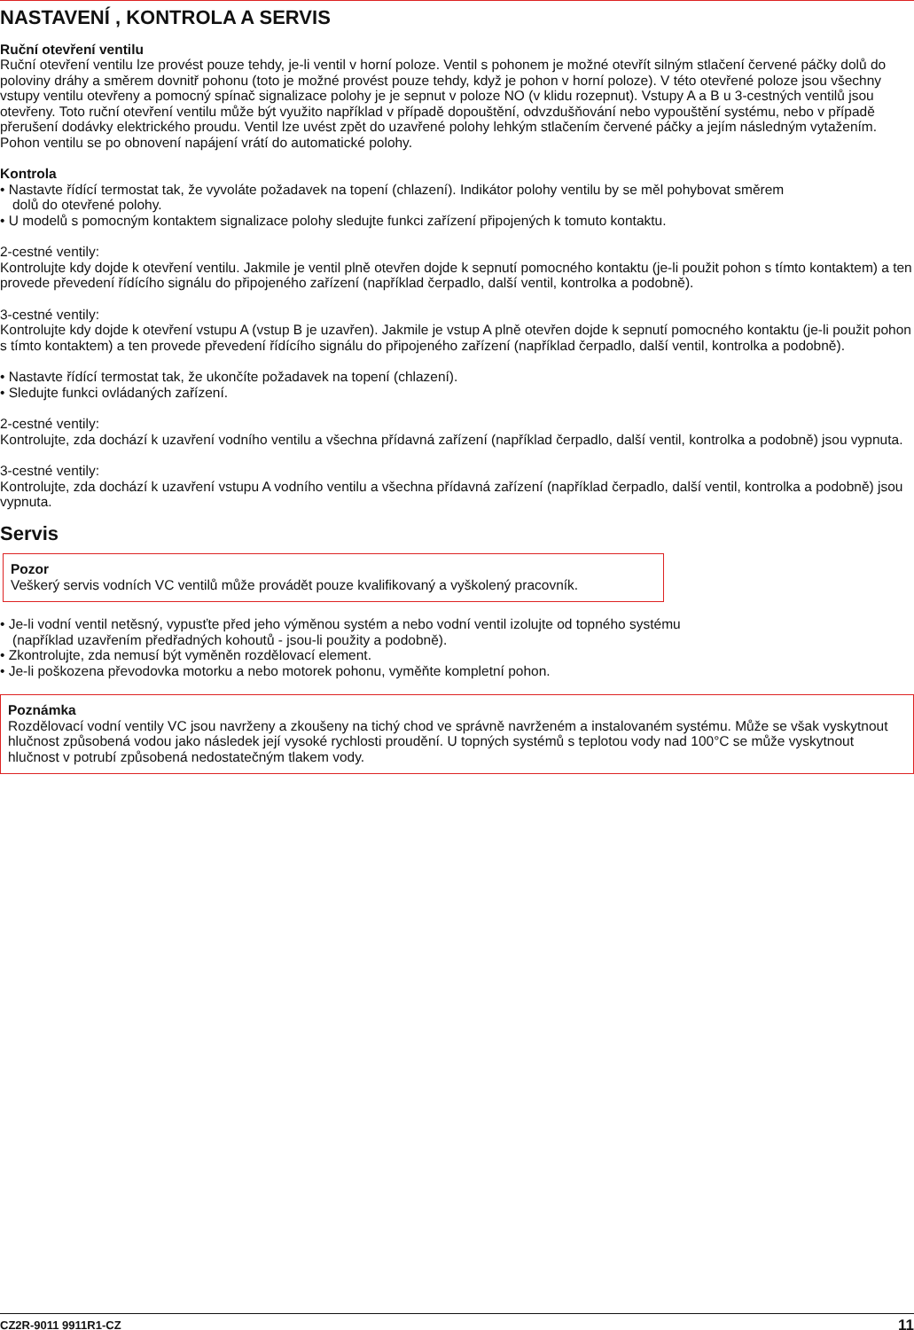NASTAVENÍ , KONTROLA A SERVIS
Ruční otevření ventilu
Ruční otevření ventilu lze provést pouze tehdy, je-li ventil v horní poloze. Ventil s pohonem je možné otevřít silným stlačení červené páčky dolů do poloviny dráhy a směrem dovnitř pohonu (toto je možné provést pouze tehdy, když je pohon v horní poloze). V této otevřené poloze jsou všechny vstupy ventilu otevřeny a pomocný spínač signalizace polohy je je sepnut v poloze NO (v klidu rozepnut). Vstupy A a B u 3-cestných ventilů jsou otevřeny. Toto ruční otevření ventilu může být využito například v případě dopouštění, odvzdušňování nebo vypouštění systému, nebo v případě přerušení dodávky elektrického proudu. Ventil lze uvést zpět do uzavřené polohy lehkým stlačením červené páčky a jejím následným vytažením. Pohon ventilu se po obnovení napájení vrátí do automatické polohy.
Kontrola
• Nastavte řídící termostat tak, že vyvoláte požadavek na topení (chlazení). Indikátor polohy ventilu by se měl pohybovat směrem
dolů do otevřené polohy.
• U modelů s pomocným kontaktem signalizace polohy sledujte funkci zařízení připojených k tomuto kontaktu.
2-cestné ventily:
Kontrolujte kdy dojde k otevření ventilu. Jakmile je ventil plně otevřen dojde k sepnutí pomocného kontaktu (je-li použit pohon s tímto kontaktem) a ten provede převedení řídícího signálu do připojeného zařízení (například čerpadlo, další ventil, kontrolka a podobně).
3-cestné ventily:
Kontrolujte kdy dojde k otevření vstupu A (vstup B je uzavřen). Jakmile je vstup A plně otevřen dojde k sepnutí pomocného kontaktu (je-li použit pohon s tímto kontaktem) a ten provede převedení řídícího signálu do připojeného zařízení (například čerpadlo, další ventil, kontrolka a podobně).
• Nastavte řídící termostat tak, že ukončíte požadavek na topení (chlazení).
• Sledujte funkci ovládaných zařízení.
2-cestné ventily:
Kontrolujte, zda dochází k uzavření vodního ventilu a všechna přídavná zařízení (například čerpadlo, další ventil, kontrolka a podobně) jsou vypnuta.
3-cestné ventily:
Kontrolujte, zda dochází k uzavření vstupu A vodního ventilu a všechna přídavná zařízení (například čerpadlo, další ventil, kontrolka a podobně) jsou vypnuta.
Servis
Pozor
Veškerý servis vodních VC ventilů může provádět pouze kvalifikovaný a vyškolený pracovník.
• Je-li vodní ventil netěsný, vypusťte před jeho výměnou systém a nebo vodní ventil izolujte od topného systému
(například uzavřením předřadných kohoutů - jsou-li použity a podobně).
• Zkontrolujte, zda nemusí být vyměněn rozdělovací element.
• Je-li poškozena převodovka motorku a nebo motorek pohonu, vyměňte kompletní pohon.
Poznámka
Rozdělovací vodní ventily VC jsou navrženy a zkoušeny na tichý chod ve správně navrženém a instalovaném systému. Může se však vyskytnout hlučnost způsobená vodou jako následek její vysoké rychlosti proudění. U topných systémů s teplotou vody nad 100°C se může vyskytnout hlučnost v potrubí způsobená nedostatečným tlakem vody.
CZ2R-9011 9911R1-CZ 11